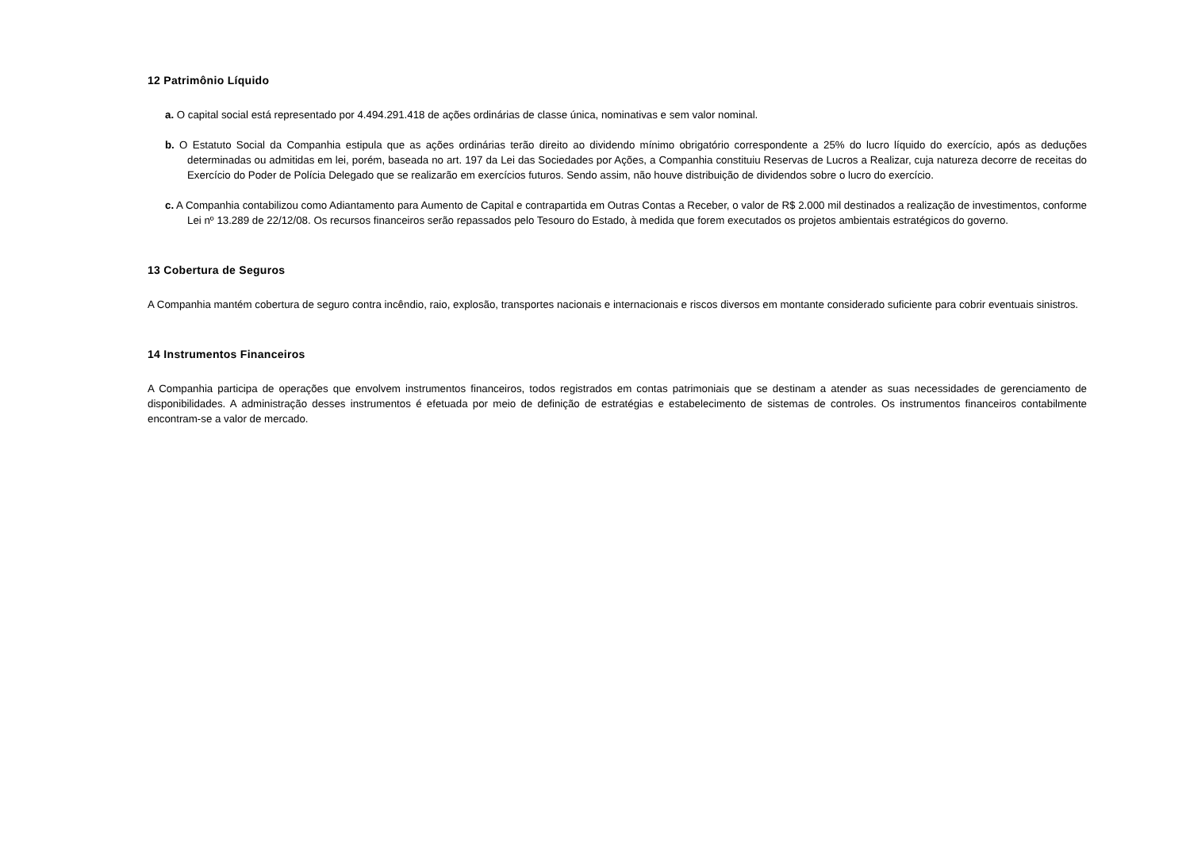12 Patrimônio Líquido
a. O capital social está representado por 4.494.291.418 de ações ordinárias de classe única, nominativas e sem valor nominal.
b. O Estatuto Social da Companhia estipula que as ações ordinárias terão direito ao dividendo mínimo obrigatório correspondente a 25% do lucro líquido do exercício, após as deduções determinadas ou admitidas em lei, porém, baseada no art. 197 da Lei das Sociedades por Ações, a Companhia constituiu Reservas de Lucros a Realizar, cuja natureza decorre de receitas do Exercício do Poder de Polícia Delegado que se realizarão em exercícios futuros. Sendo assim, não houve distribuição de dividendos sobre o lucro do exercício.
c. A Companhia contabilizou como Adiantamento para Aumento de Capital e contrapartida em Outras Contas a Receber, o valor de R$ 2.000 mil destinados a realização de investimentos, conforme Lei nº 13.289 de 22/12/08. Os recursos financeiros serão repassados pelo Tesouro do Estado, à medida que forem executados os projetos ambientais estratégicos do governo.
13 Cobertura de Seguros
A Companhia mantém cobertura de seguro contra incêndio, raio, explosão, transportes nacionais e internacionais e riscos diversos em montante considerado suficiente para cobrir eventuais sinistros.
14 Instrumentos Financeiros
A Companhia participa de operações que envolvem instrumentos financeiros, todos registrados em contas patrimoniais que se destinam a atender as suas necessidades de gerenciamento de disponibilidades. A administração desses instrumentos é efetuada por meio de definição de estratégias e estabelecimento de sistemas de controles. Os instrumentos financeiros contabilmente encontram-se a valor de mercado.